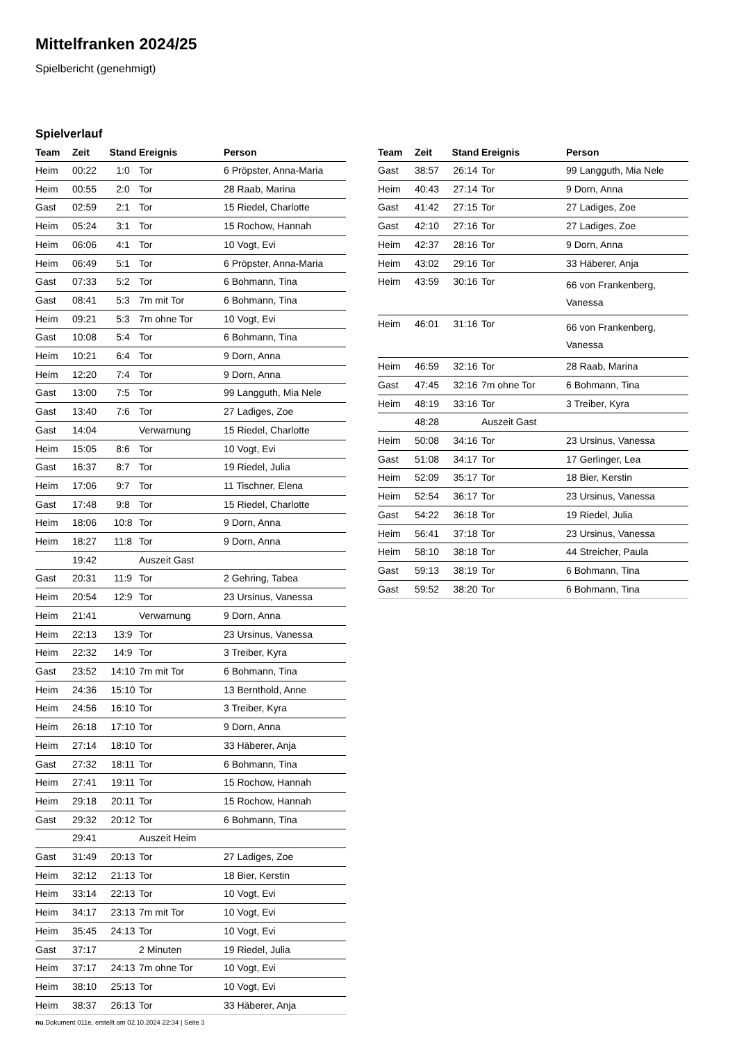Mittelfranken 2024/25
Spielbericht (genehmigt)
Spielverlauf
| Team | Zeit | Stand | Ereignis | Person |
| --- | --- | --- | --- | --- |
| Heim | 00:22 | 1:0 | Tor | 6 Pröpster, Anna-Maria |
| Heim | 00:55 | 2:0 | Tor | 28 Raab, Marina |
| Gast | 02:59 | 2:1 | Tor | 15 Riedel, Charlotte |
| Heim | 05:24 | 3:1 | Tor | 15 Rochow, Hannah |
| Heim | 06:06 | 4:1 | Tor | 10 Vogt, Evi |
| Heim | 06:49 | 5:1 | Tor | 6 Pröpster, Anna-Maria |
| Gast | 07:33 | 5:2 | Tor | 6 Bohmann, Tina |
| Gast | 08:41 | 5:3 | 7m mit Tor | 6 Bohmann, Tina |
| Heim | 09:21 | 5:3 | 7m ohne Tor | 10 Vogt, Evi |
| Gast | 10:08 | 5:4 | Tor | 6 Bohmann, Tina |
| Heim | 10:21 | 6:4 | Tor | 9 Dorn, Anna |
| Heim | 12:20 | 7:4 | Tor | 9 Dorn, Anna |
| Gast | 13:00 | 7:5 | Tor | 99 Langguth, Mia Nele |
| Gast | 13:40 | 7:6 | Tor | 27 Ladiges, Zoe |
| Gast | 14:04 | | Verwarnung | 15 Riedel, Charlotte |
| Heim | 15:05 | 8:6 | Tor | 10 Vogt, Evi |
| Gast | 16:37 | 8:7 | Tor | 19 Riedel, Julia |
| Heim | 17:06 | 9:7 | Tor | 11 Tischner, Elena |
| Gast | 17:48 | 9:8 | Tor | 15 Riedel, Charlotte |
| Heim | 18:06 | 10:8 | Tor | 9 Dorn, Anna |
| Heim | 18:27 | 11:8 | Tor | 9 Dorn, Anna |
| | 19:42 | | Auszeit Gast | |
| Gast | 20:31 | 11:9 | Tor | 2 Gehring, Tabea |
| Heim | 20:54 | 12:9 | Tor | 23 Ursinus, Vanessa |
| Heim | 21:41 | | Verwarnung | 9 Dorn, Anna |
| Heim | 22:13 | 13:9 | Tor | 23 Ursinus, Vanessa |
| Heim | 22:32 | 14:9 | Tor | 3 Treiber, Kyra |
| Gast | 23:52 | 14:10 | 7m mit Tor | 6 Bohmann, Tina |
| Heim | 24:36 | 15:10 | Tor | 13 Bernthold, Anne |
| Heim | 24:56 | 16:10 | Tor | 3 Treiber, Kyra |
| Heim | 26:18 | 17:10 | Tor | 9 Dorn, Anna |
| Heim | 27:14 | 18:10 | Tor | 33 Häberer, Anja |
| Gast | 27:32 | 18:11 | Tor | 6 Bohmann, Tina |
| Heim | 27:41 | 19:11 | Tor | 15 Rochow, Hannah |
| Heim | 29:18 | 20:11 | Tor | 15 Rochow, Hannah |
| Gast | 29:32 | 20:12 | Tor | 6 Bohmann, Tina |
| | 29:41 | | Auszeit Heim | |
| Gast | 31:49 | 20:13 | Tor | 27 Ladiges, Zoe |
| Heim | 32:12 | 21:13 | Tor | 18 Bier, Kerstin |
| Heim | 33:14 | 22:13 | Tor | 10 Vogt, Evi |
| Heim | 34:17 | 23:13 | 7m mit Tor | 10 Vogt, Evi |
| Heim | 35:45 | 24:13 | Tor | 10 Vogt, Evi |
| Gast | 37:17 | | 2 Minuten | 19 Riedel, Julia |
| Heim | 37:17 | 24:13 | 7m ohne Tor | 10 Vogt, Evi |
| Heim | 38:10 | 25:13 | Tor | 10 Vogt, Evi |
| Heim | 38:37 | 26:13 | Tor | 33 Häberer, Anja |
| Team | Zeit | Stand | Ereignis | Person |
| --- | --- | --- | --- | --- |
| Gast | 38:57 | 26:14 | Tor | 99 Langguth, Mia Nele |
| Heim | 40:43 | 27:14 | Tor | 9 Dorn, Anna |
| Gast | 41:42 | 27:15 | Tor | 27 Ladiges, Zoe |
| Gast | 42:10 | 27:16 | Tor | 27 Ladiges, Zoe |
| Heim | 42:37 | 28:16 | Tor | 9 Dorn, Anna |
| Heim | 43:02 | 29:16 | Tor | 33 Häberer, Anja |
| Heim | 43:59 | 30:16 | Tor | 66 von Frankenberg, Vanessa |
| Heim | 46:01 | 31:16 | Tor | 66 von Frankenberg, Vanessa |
| Heim | 46:59 | 32:16 | Tor | 28 Raab, Marina |
| Gast | 47:45 | 32:16 | 7m ohne Tor | 6 Bohmann, Tina |
| Heim | 48:19 | 33:16 | Tor | 3 Treiber, Kyra |
| | 48:28 | | Auszeit Gast | |
| Heim | 50:08 | 34:16 | Tor | 23 Ursinus, Vanessa |
| Gast | 51:08 | 34:17 | Tor | 17 Gerlinger, Lea |
| Heim | 52:09 | 35:17 | Tor | 18 Bier, Kerstin |
| Heim | 52:54 | 36:17 | Tor | 23 Ursinus, Vanessa |
| Gast | 54:22 | 36:18 | Tor | 19 Riedel, Julia |
| Heim | 56:41 | 37:18 | Tor | 23 Ursinus, Vanessa |
| Heim | 58:10 | 38:18 | Tor | 44 Streicher, Paula |
| Gast | 59:13 | 38:19 | Tor | 6 Bohmann, Tina |
| Gast | 59:52 | 38:20 | Tor | 6 Bohmann, Tina |
nu.Dokument 011e, erstellt am 02.10.2024 22:34 | Seite 3